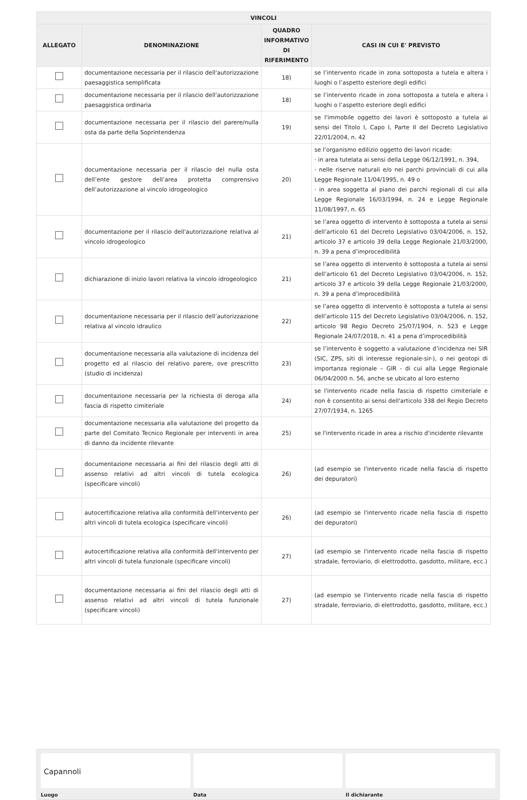| VINCOLI | | | |
| --- | --- | --- | --- |
| ALLEGATO | DENOMINAZIONE | QUADRO INFORMATIVO DI RIFERIMENTO | CASI IN CUI E' PREVISTO |
| | documentazione necessaria per il rilascio dell'autorizzazione paesaggistica semplificata | 18) | se l’intervento ricade in zona sottoposta a tutela e altera i luoghi o l’aspetto esteriore degli edifici |
| | documentazione necessaria per il rilascio dell'autorizzazione paesaggistica ordinaria | 18) | se l’intervento ricade in zona sottoposta a tutela e altera i luoghi o l’aspetto esteriore degli edifici |
| | documentazione necessaria per il rilascio del parere/nulla osta da parte della Soprintendenza | 19) | se l'immobile oggetto dei lavori è sottoposto a tutela ai sensi del Titolo I, Capo I, Parte II del Decreto Legislativo 22/01/2004, n. 42 |
| | documentazione necessaria per il rilascio del nulla osta dell’ente gestore dell’area protetta comprensivo dell’autorizzazione al vincolo idrogeologico | 20) | se l’organismo edilizio oggetto dei lavori ricade: · in area tutelata ai sensi della Legge 06/12/1991, n. 394, · nelle riserve naturali e/o nei parchi provinciali di cui alla Legge Regionale 11/04/1995, n. 49 o · in area soggetta al piano dei parchi regionali di cui alla Legge Regionale 16/03/1994, n. 24 e Legge Regionale 11/08/1997, n. 65 |
| | documentazione per il rilascio dell'autorizzazione relativa al vincolo idrogeologico | 21) | se l’area oggetto di intervento è sottoposta a tutela ai sensi dell’articolo 61 del Decreto Legislativo 03/04/2006, n. 152, articolo 37 e articolo 39 della Legge Regionale 21/03/2000, n. 39 a pena d’improcedibilità |
| | dichiarazione di inizio lavori relativa la vincolo idrogeologico | 21) | se l’area oggetto di intervento è sottoposta a tutela ai sensi dell’articolo 61 del Decreto Legislativo 03/04/2006, n. 152, articolo 37 e articolo 39 della Legge Regionale 21/03/2000, n. 39 a pena d’improcedibilità |
| | documentazione necessaria per il rilascio dell’autorizzazione relativa al vincolo idraulico | 22) | se l’area oggetto di intervento è sottoposta a tutela ai sensi dell’articolo 115 del Decreto Legislativo 03/04/2006, n. 152, articolo 98 Regio Decreto 25/07/1904, n. 523 e Legge Regionale 24/07/2018, n. 41 a pena d’improcedibilità |
| | documentazione necessaria alla valutazione di incidenza del progetto ed al rilascio del relativo parere, ove prescritto (studio di incidenza) | 23) | se l’intervento è soggetto a valutazione d’incidenza nei SIR (SIC, ZPS, siti di interesse regionale-sir-), o nei geotopi di importanza regionale – GIR - di cui alla Legge Regionale 06/04/2000 n. 56, anche se ubicato al loro esterno |
| | documentazione necessaria per la richiesta di deroga alla fascia di rispetto cimiteriale | 24) | se l'intervento ricade nella fascia di rispetto cimiteriale e non è consentito ai sensi dell'articolo 338 del Regio Decreto 27/07/1934, n. 1265 |
| | documentazione necessaria alla valutazione del progetto da parte del Comitato Tecnico Regionale per interventi in area di danno da incidente rilevante | 25) | se l'intervento ricade in area a rischio d'incidente rilevante |
| | documentazione necessaria ai fini del rilascio degli atti di assenso relativi ad altri vincoli di tutela ecologica (specificare vincoli) | 26) | (ad esempio se l'intervento ricade nella fascia di rispetto dei depuratori) |
| | autocertificazione relativa alla conformità dell'intervento per altri vincoli di tutela ecologica (specificare vincoli) | 26) | (ad esempio se l'intervento ricade nella fascia di rispetto dei depuratori) |
| | autocertificazione relativa alla conformità dell'intervento per altri vincoli di tutela funzionale (specificare vincoli) | 27) | (ad esempio se l'intervento ricade nella fascia di rispetto stradale, ferroviario, di elettrodotto, gasdotto, militare, ecc.) |
| | documentazione necessaria ai fini del rilascio degli atti di assenso relativi ad altri vincoli di tutela funzionale (specificare vincoli) | 27) | (ad esempio se l'intervento ricade nella fascia di rispetto stradale, ferroviario, di elettrodotto, gasdotto, militare, ecc.) |
Capannoli
Luogo Data Il dichiarante